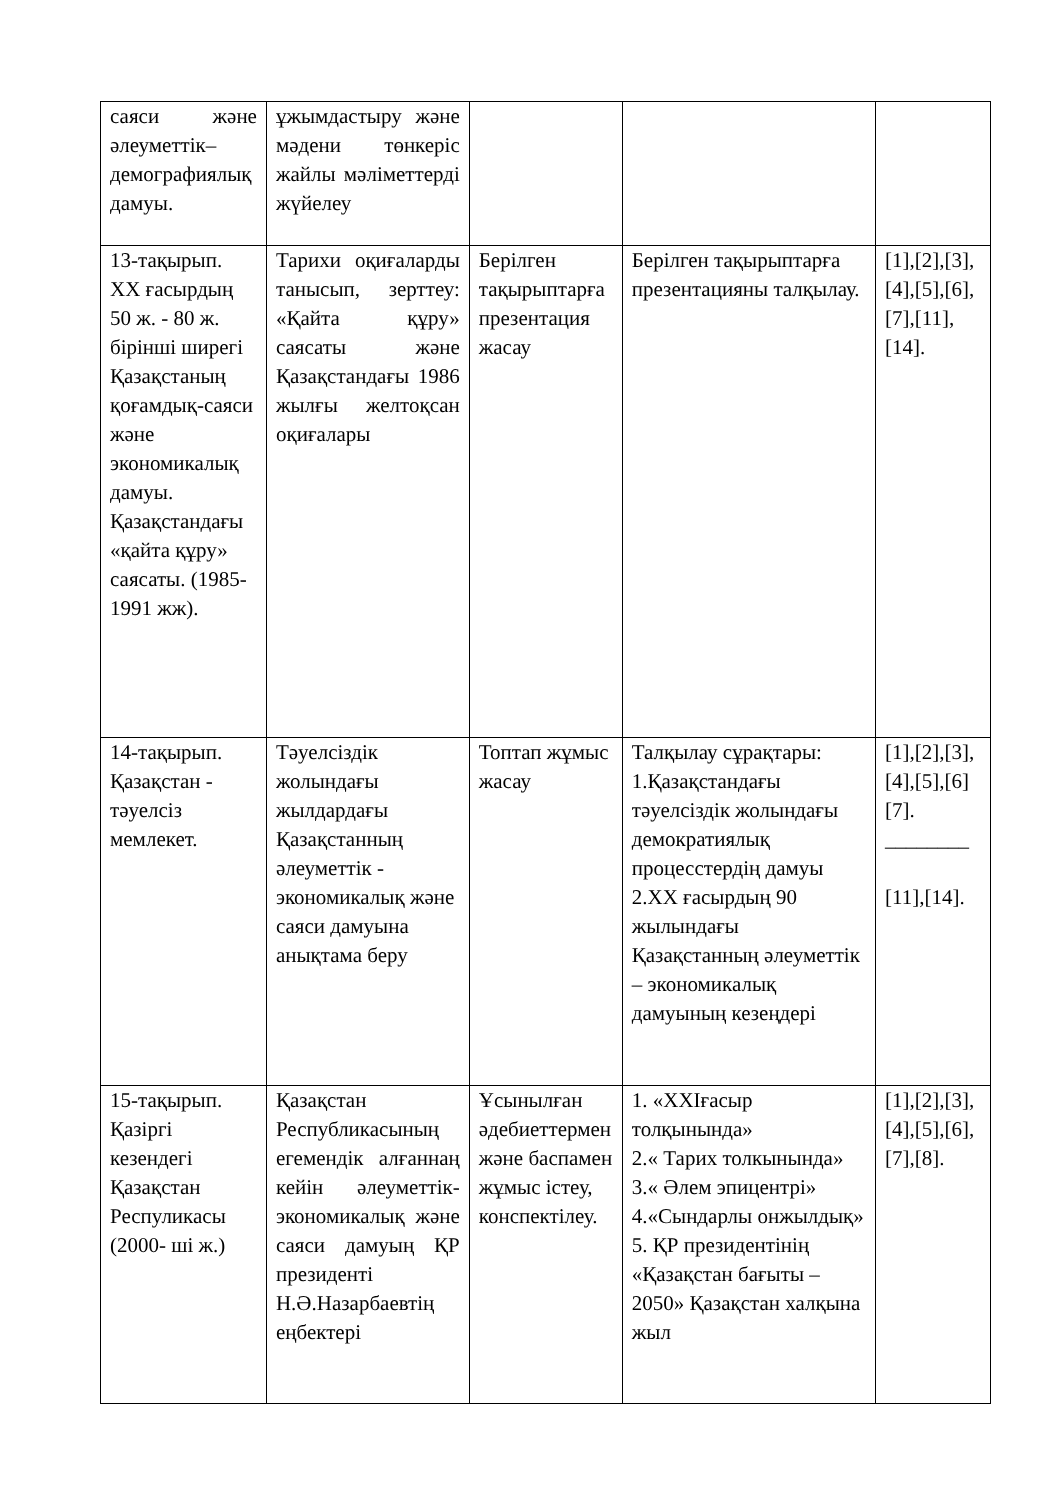| саяси және әлеуметтік–демографиялық дамуы. | ұжымдастыру және мәдени төнкеріс жайлы мәліметтерді жүйелеу | | | |
| 13-тақырып. ХХ ғасырдың 50 ж. - 80 ж. бірінші ширегі Қазақстаның қоғамдық-саяси және экономикалық дамуы. Қазақстандағы «қайта құру» саясаты. (1985-1991 жж). | Тарихи оқиғаларды танысып, зерттеу: «Қайта құру» саясаты және Қазақстандағы 1986 жылғы желтоқсан оқиғалары | Берілген тақырыптарға презентация жасау | Берілген тақырыптарға презентацияны талқылау. | [1],[2],[3],[4],[5],[6], [7],[11], [14]. |
| 14-тақырып. Қазақстан - тәуелсіз мемлекет. | Тәуелсіздік жолындағы жылдардағы Қазақстанның әлеуметтік - экономикалық және саяси дамуына анықтама беру | Топтап жұмыс жасау | Талқылау сұрақтары: 1.Қазақстандағы тәуелсіздік жолындағы демократиялық процесстердің дамуы 2.ХХ ғасырдың 90 жылындағы Қазақстанның әлеуметтік – экономикалық дамуының кезеңдері | [1],[2],[3],[4],[5],[6] [7]. ________ [11],[14]. |
| 15-тақырып. Қазіргі кезендегі Қазақстан Респуликасы (2000- ші ж.) | Қазақстан Республикасының егемендік алғаннаң кейін әлеуметтік-экономикалық және саяси дамуың ҚР президенті Н.Ә.Назарбаевтің еңбектері | Ұсынылған әдебиеттермен және баспамен жұмыс істеу, конспектілеу. | 1. «XXIғасыр толқынында» 2.« Тарих толкынында» 3.« Әлем эпицентрі» 4.«Сындарлы онжылдық» 5. ҚР президентінің «Қазақстан бағыты – 2050» Қазақстан халқына жыл | [1],[2],[3],[4],[5],[6],[7],[8]. |